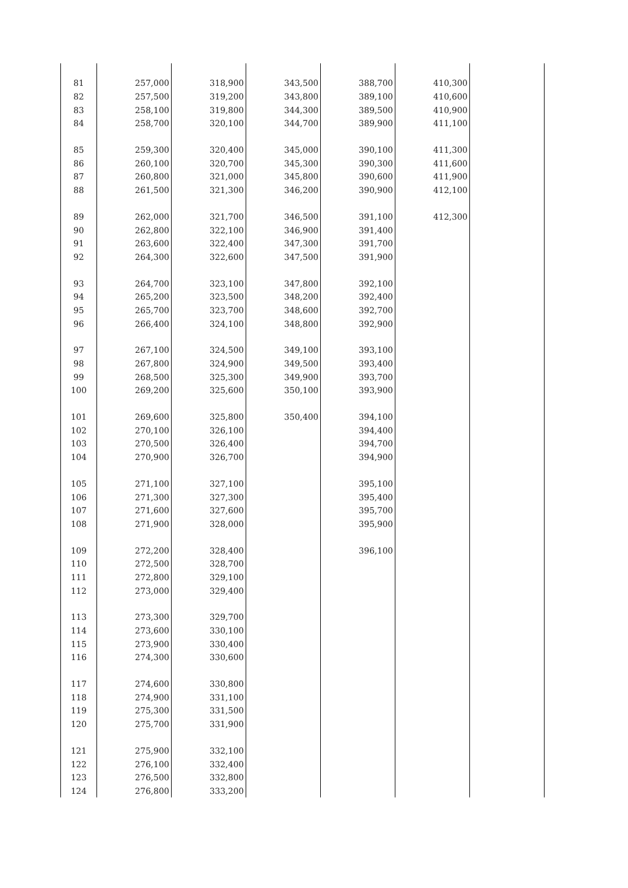| 81 | 257,000 | 318,900 | 343,500 | 388,700 | 410,300 | |
| 82 | 257,500 | 319,200 | 343,800 | 389,100 | 410,600 | |
| 83 | 258,100 | 319,800 | 344,300 | 389,500 | 410,900 | |
| 84 | 258,700 | 320,100 | 344,700 | 389,900 | 411,100 | |
| 85 | 259,300 | 320,400 | 345,000 | 390,100 | 411,300 | |
| 86 | 260,100 | 320,700 | 345,300 | 390,300 | 411,600 | |
| 87 | 260,800 | 321,000 | 345,800 | 390,600 | 411,900 | |
| 88 | 261,500 | 321,300 | 346,200 | 390,900 | 412,100 | |
| 89 | 262,000 | 321,700 | 346,500 | 391,100 | 412,300 | |
| 90 | 262,800 | 322,100 | 346,900 | 391,400 | | |
| 91 | 263,600 | 322,400 | 347,300 | 391,700 | | |
| 92 | 264,300 | 322,600 | 347,500 | 391,900 | | |
| 93 | 264,700 | 323,100 | 347,800 | 392,100 | | |
| 94 | 265,200 | 323,500 | 348,200 | 392,400 | | |
| 95 | 265,700 | 323,700 | 348,600 | 392,700 | | |
| 96 | 266,400 | 324,100 | 348,800 | 392,900 | | |
| 97 | 267,100 | 324,500 | 349,100 | 393,100 | | |
| 98 | 267,800 | 324,900 | 349,500 | 393,400 | | |
| 99 | 268,500 | 325,300 | 349,900 | 393,700 | | |
| 100 | 269,200 | 325,600 | 350,100 | 393,900 | | |
| 101 | 269,600 | 325,800 | 350,400 | 394,100 | | |
| 102 | 270,100 | 326,100 | | 394,400 | | |
| 103 | 270,500 | 326,400 | | 394,700 | | |
| 104 | 270,900 | 326,700 | | 394,900 | | |
| 105 | 271,100 | 327,100 | | 395,100 | | |
| 106 | 271,300 | 327,300 | | 395,400 | | |
| 107 | 271,600 | 327,600 | | 395,700 | | |
| 108 | 271,900 | 328,000 | | 395,900 | | |
| 109 | 272,200 | 328,400 | | 396,100 | | |
| 110 | 272,500 | 328,700 | | | | |
| 111 | 272,800 | 329,100 | | | | |
| 112 | 273,000 | 329,400 | | | | |
| 113 | 273,300 | 329,700 | | | | |
| 114 | 273,600 | 330,100 | | | | |
| 115 | 273,900 | 330,400 | | | | |
| 116 | 274,300 | 330,600 | | | | |
| 117 | 274,600 | 330,800 | | | | |
| 118 | 274,900 | 331,100 | | | | |
| 119 | 275,300 | 331,500 | | | | |
| 120 | 275,700 | 331,900 | | | | |
| 121 | 275,900 | 332,100 | | | | |
| 122 | 276,100 | 332,400 | | | | |
| 123 | 276,500 | 332,800 | | | | |
| 124 | 276,800 | 333,200 | | | | |